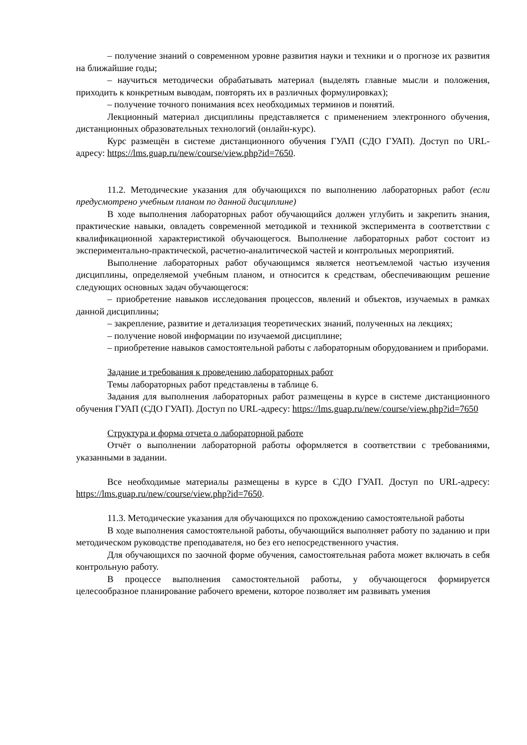– получение знаний о современном уровне развития науки и техники и о прогнозе их развития на ближайшие годы;
– научиться методически обрабатывать материал (выделять главные мысли и положения, приходить к конкретным выводам, повторять их в различных формулировках);
– получение точного понимания всех необходимых терминов и понятий.
Лекционный материал дисциплины представляется с применением электронного обучения, дистанционных образовательных технологий (онлайн-курс).
Курс размещён в системе дистанционного обучения ГУАП (СДО ГУАП). Доступ по URL-адресу: https://lms.guap.ru/new/course/view.php?id=7650.
11.2. Методические указания для обучающихся по выполнению лабораторных работ (если предусмотрено учебным планом по данной дисциплине)
В ходе выполнения лабораторных работ обучающийся должен углубить и закрепить знания, практические навыки, овладеть современной методикой и техникой эксперимента в соответствии с квалификационной характеристикой обучающегося. Выполнение лабораторных работ состоит из экспериментально-практической, расчетно-аналитической частей и контрольных мероприятий.
Выполнение лабораторных работ обучающимся является неотъемлемой частью изучения дисциплины, определяемой учебным планом, и относится к средствам, обеспечивающим решение следующих основных задач обучающегося:
– приобретение навыков исследования процессов, явлений и объектов, изучаемых в рамках данной дисциплины;
– закрепление, развитие и детализация теоретических знаний, полученных на лекциях;
– получение новой информации по изучаемой дисциплине;
– приобретение навыков самостоятельной работы с лабораторным оборудованием и приборами.
Задание и требования к проведению лабораторных работ
Темы лабораторных работ представлены в таблице 6.
Задания для выполнения лабораторных работ размещены в курсе в системе дистанционного обучения ГУАП (СДО ГУАП). Доступ по URL-адресу: https://lms.guap.ru/new/course/view.php?id=7650
Структура и форма отчета о лабораторной работе
Отчёт о выполнении лабораторной работы оформляется в соответствии с требованиями, указанными в задании.
Все необходимые материалы размещены в курсе в СДО ГУАП. Доступ по URL-адресу: https://lms.guap.ru/new/course/view.php?id=7650.
11.3. Методические указания для обучающихся по прохождению самостоятельной работы
В ходе выполнения самостоятельной работы, обучающийся выполняет работу по заданию и при методическом руководстве преподавателя, но без его непосредственного участия.
Для обучающихся по заочной форме обучения, самостоятельная работа может включать в себя контрольную работу.
В процессе выполнения самостоятельной работы, у обучающегося формируется целесообразное планирование рабочего времени, которое позволяет им развивать умения